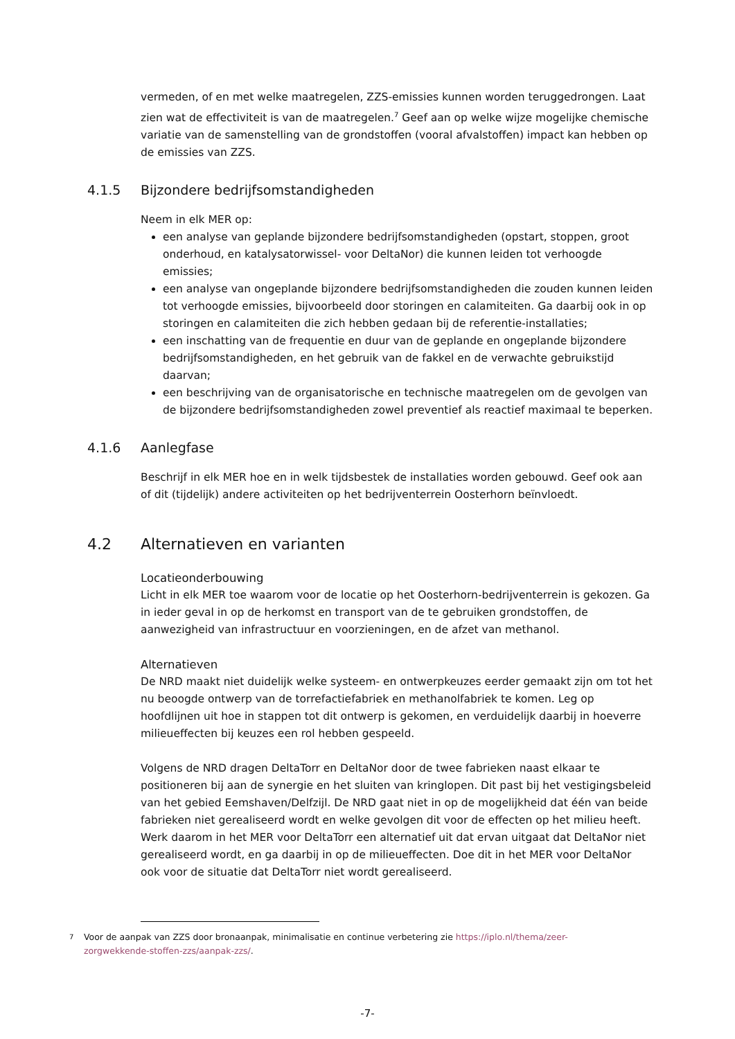vermeden, of en met welke maatregelen, ZZS-emissies kunnen worden teruggedrongen. Laat zien wat de effectiviteit is van de maatregelen.<sup>7</sup> Geef aan op welke wijze mogelijke chemische variatie van de samenstelling van de grondstoffen (vooral afvalstoffen) impact kan hebben op de emissies van ZZS.
4.1.5 Bijzondere bedrijfsomstandigheden
Neem in elk MER op:
een analyse van geplande bijzondere bedrijfsomstandigheden (opstart, stoppen, groot onderhoud, en katalysatorwissel- voor DeltaNor) die kunnen leiden tot verhoogde emissies;
een analyse van ongeplande bijzondere bedrijfsomstandigheden die zouden kunnen leiden tot verhoogde emissies, bijvoorbeeld door storingen en calamiteiten. Ga daarbij ook in op storingen en calamiteiten die zich hebben gedaan bij de referentie-installaties;
een inschatting van de frequentie en duur van de geplande en ongeplande bijzondere bedrijfsomstandigheden, en het gebruik van de fakkel en de verwachte gebruikstijd daarvan;
een beschrijving van de organisatorische en technische maatregelen om de gevolgen van de bijzondere bedrijfsomstandigheden zowel preventief als reactief maximaal te beperken.
4.1.6 Aanlegfase
Beschrijf in elk MER hoe en in welk tijdsbestek de installaties worden gebouwd. Geef ook aan of dit (tijdelijk) andere activiteiten op het bedrijventerrein Oosterhorn beïnvloedt.
4.2 Alternatieven en varianten
Locatieonderbouwing
Licht in elk MER toe waarom voor de locatie op het Oosterhorn-bedrijventerrein is gekozen. Ga in ieder geval in op de herkomst en transport van de te gebruiken grondstoffen, de aanwezigheid van infrastructuur en voorzieningen, en de afzet van methanol.
Alternatieven
De NRD maakt niet duidelijk welke systeem- en ontwerpkeuzes eerder gemaakt zijn om tot het nu beoogde ontwerp van de torrefactiefabriek en methanolfabriek te komen. Leg op hoofdlijnen uit hoe in stappen tot dit ontwerp is gekomen, en verduidelijk daarbij in hoeverre milieueffecten bij keuzes een rol hebben gespeeld.
Volgens de NRD dragen DeltaTorr en DeltaNor door de twee fabrieken naast elkaar te positioneren bij aan de synergie en het sluiten van kringlopen. Dit past bij het vestigingsbeleid van het gebied Eemshaven/Delfzijl. De NRD gaat niet in op de mogelijkheid dat één van beide fabrieken niet gerealiseerd wordt en welke gevolgen dit voor de effecten op het milieu heeft. Werk daarom in het MER voor DeltaTorr een alternatief uit dat ervan uitgaat dat DeltaNor niet gerealiseerd wordt, en ga daarbij in op de milieueffecten. Doe dit in het MER voor DeltaNor ook voor de situatie dat DeltaTorr niet wordt gerealiseerd.
7 Voor de aanpak van ZZS door bronaanpak, minimalisatie en continue verbetering zie https://iplo.nl/thema/zeer-zorgwekkende-stoffen-zzs/aanpak-zzs/.
-7-